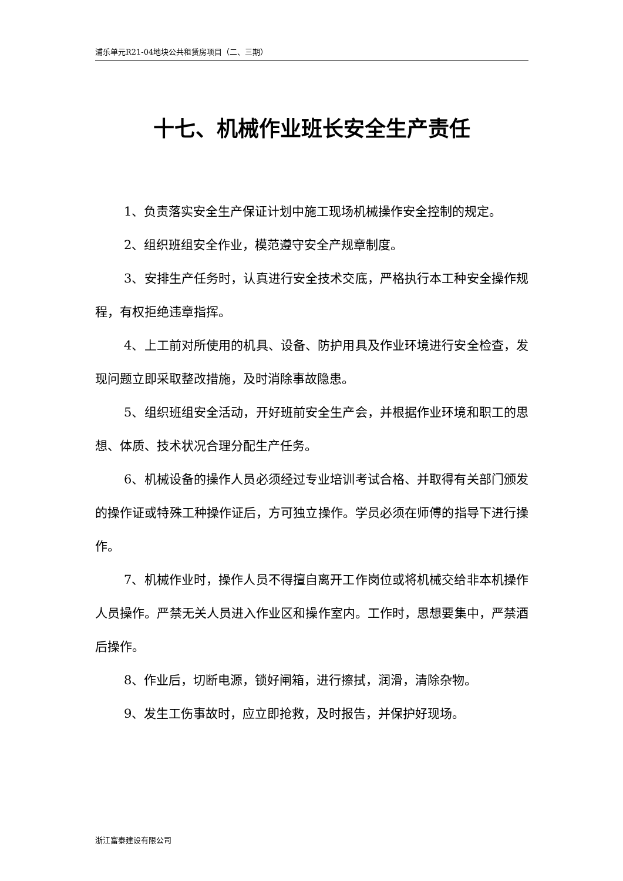浦乐单元R21-04地块公共租赁房项目（二、三期）
十七、机械作业班长安全生产责任
1、负责落实安全生产保证计划中施工现场机械操作安全控制的规定。
2、组织班组安全作业，模范遵守安全产规章制度。
3、安排生产任务时，认真进行安全技术交底，严格执行本工种安全操作规程，有权拒绝违章指挥。
4、上工前对所使用的机具、设备、防护用具及作业环境进行安全检查，发现问题立即采取整改措施，及时消除事故隐患。
5、组织班组安全活动，开好班前安全生产会，并根据作业环境和职工的思想、体质、技术状况合理分配生产任务。
6、机械设备的操作人员必须经过专业培训考试合格、并取得有关部门颁发的操作证或特殊工种操作证后，方可独立操作。学员必须在师傅的指导下进行操作。
7、机械作业时，操作人员不得擅自离开工作岗位或将机械交给非本机操作人员操作。严禁无关人员进入作业区和操作室内。工作时，思想要集中，严禁酒后操作。
8、作业后，切断电源，锁好闸箱，进行擦拭，润滑，清除杂物。
9、发生工伤事故时，应立即抢救，及时报告，并保护好现场。
浙江富泰建设有限公司